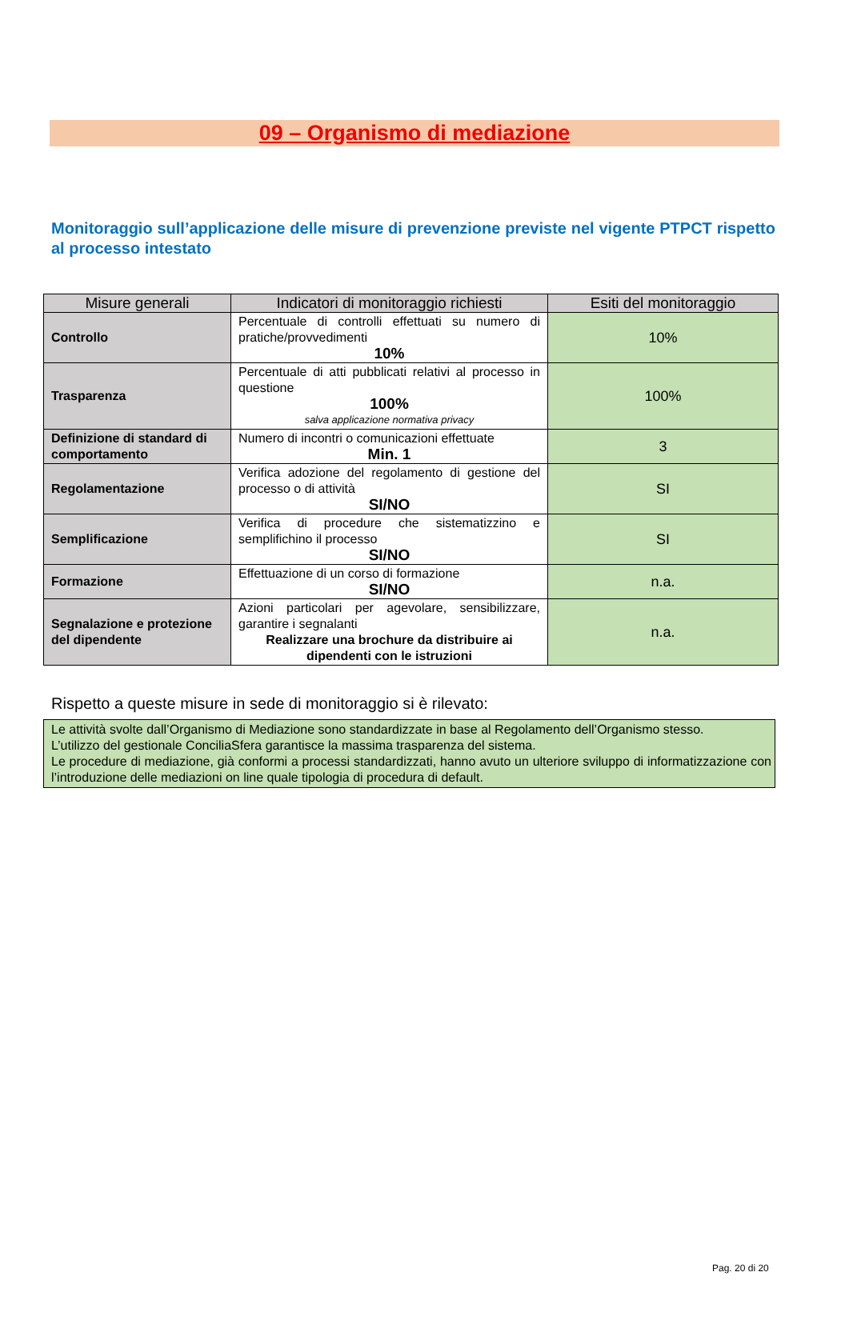09 – Organismo di mediazione
Monitoraggio sull’applicazione delle misure di prevenzione previste nel vigente PTPCT rispetto al processo intestato
| Misure generali | Indicatori di monitoraggio richiesti | Esiti del monitoraggio |
| --- | --- | --- |
| Controllo | Percentuale di controlli effettuati su numero di pratiche/provvedimenti 10% | 10% |
| Trasparenza | Percentuale di atti pubblicati relativi al processo in questione 100% salva applicazione normativa privacy | 100% |
| Definizione di standard di comportamento | Numero di incontri o comunicazioni effettuate Min. 1 | 3 |
| Regolamentazione | Verifica adozione del regolamento di gestione del processo o di attività SI/NO | SI |
| Semplificazione | Verifica di procedure che sistematizzino e semplifichino il processo SI/NO | SI |
| Formazione | Effettuazione di un corso di formazione SI/NO | n.a. |
| Segnalazione e protezione del dipendente | Azioni particolari per agevolare, sensibilizzare, garantire i segnalanti Realizzare una brochure da distribuire ai dipendenti con le istruzioni | n.a. |
Rispetto a queste misure in sede di monitoraggio si è rilevato:
Le attività svolte dall’Organismo di Mediazione sono standardizzate in base al Regolamento dell’Organismo stesso.
L’utilizzo del gestionale ConciliaSfera garantisce la massima trasparenza del sistema.
Le procedure di mediazione, già conformi a processi standardizzati, hanno avuto un ulteriore sviluppo di informatizzazione con l’introduzione delle mediazioni on line quale tipologia di procedura di default.
Pag. 20 di 20